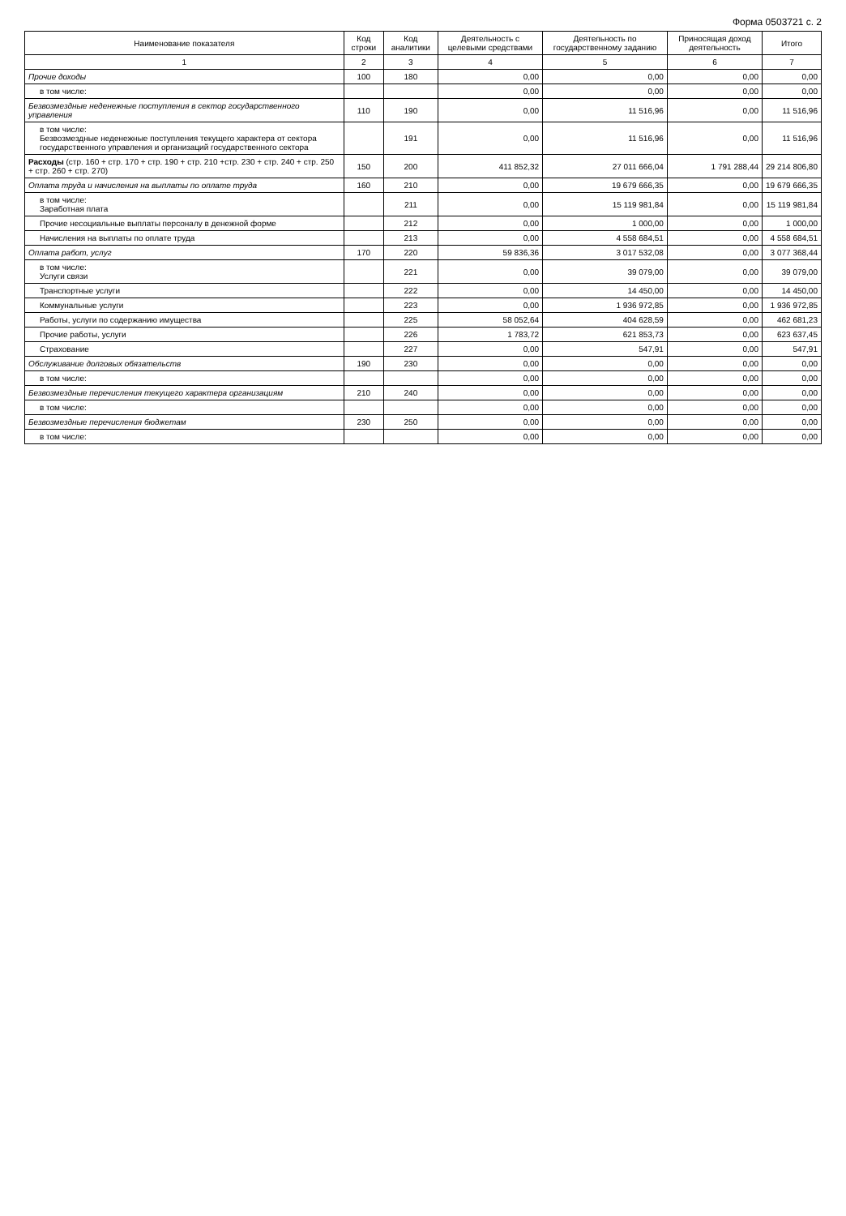Форма 0503721 с. 2
| Наименование показателя | Код строки | Код аналитики | Деятельность с целевыми средствами | Деятельность по государственному заданию | Приносящая доход деятельность | Итого |
| --- | --- | --- | --- | --- | --- | --- |
| 1 | 2 | 3 | 4 | 5 | 6 | 7 |
| Прочие доходы | 100 | 180 | 0,00 | 0,00 | 0,00 | 0,00 |
| в том числе: | | | 0,00 | 0,00 | 0,00 | 0,00 |
| Безвозмездные неденежные поступления в сектор государственного управления | 110 | 190 | 0,00 | 11 516,96 | 0,00 | 11 516,96 |
| в том числе: Безвозмездные неденежные поступления текущего характера от сектора государственного управления и организаций государственного сектора | | 191 | 0,00 | 11 516,96 | 0,00 | 11 516,96 |
| Расходы (стр. 160 + стр. 170 + стр. 190 + стр. 210 +стр. 230 + стр. 240 + стр. 250 + стр. 260 + стр. 270) | 150 | 200 | 411 852,32 | 27 011 666,04 | 1 791 288,44 | 29 214 806,80 |
| Оплата труда и начисления на выплаты по оплате труда | 160 | 210 | 0,00 | 19 679 666,35 | 0,00 | 19 679 666,35 |
| в том числе: Заработная плата | | 211 | 0,00 | 15 119 981,84 | 0,00 | 15 119 981,84 |
| Прочие несоциальные выплаты персоналу в денежной форме | | 212 | 0,00 | 1 000,00 | 0,00 | 1 000,00 |
| Начисления на выплаты по оплате труда | | 213 | 0,00 | 4 558 684,51 | 0,00 | 4 558 684,51 |
| Оплата работ, услуг | 170 | 220 | 59 836,36 | 3 017 532,08 | 0,00 | 3 077 368,44 |
| в том числе: Услуги связи | | 221 | 0,00 | 39 079,00 | 0,00 | 39 079,00 |
| Транспортные услуги | | 222 | 0,00 | 14 450,00 | 0,00 | 14 450,00 |
| Коммунальные услуги | | 223 | 0,00 | 1 936 972,85 | 0,00 | 1 936 972,85 |
| Работы, услуги по содержанию имущества | | 225 | 58 052,64 | 404 628,59 | 0,00 | 462 681,23 |
| Прочие работы, услуги | | 226 | 1 783,72 | 621 853,73 | 0,00 | 623 637,45 |
| Страхование | | 227 | 0,00 | 547,91 | 0,00 | 547,91 |
| Обслуживание долговых обязательств | 190 | 230 | 0,00 | 0,00 | 0,00 | 0,00 |
| в том числе: | | | 0,00 | 0,00 | 0,00 | 0,00 |
| Безвозмездные перечисления текущего характера организациям | 210 | 240 | 0,00 | 0,00 | 0,00 | 0,00 |
| в том числе: | | | 0,00 | 0,00 | 0,00 | 0,00 |
| Безвозмездные перечисления бюджетам | 230 | 250 | 0,00 | 0,00 | 0,00 | 0,00 |
| в том числе: | | | 0,00 | 0,00 | 0,00 | 0,00 |